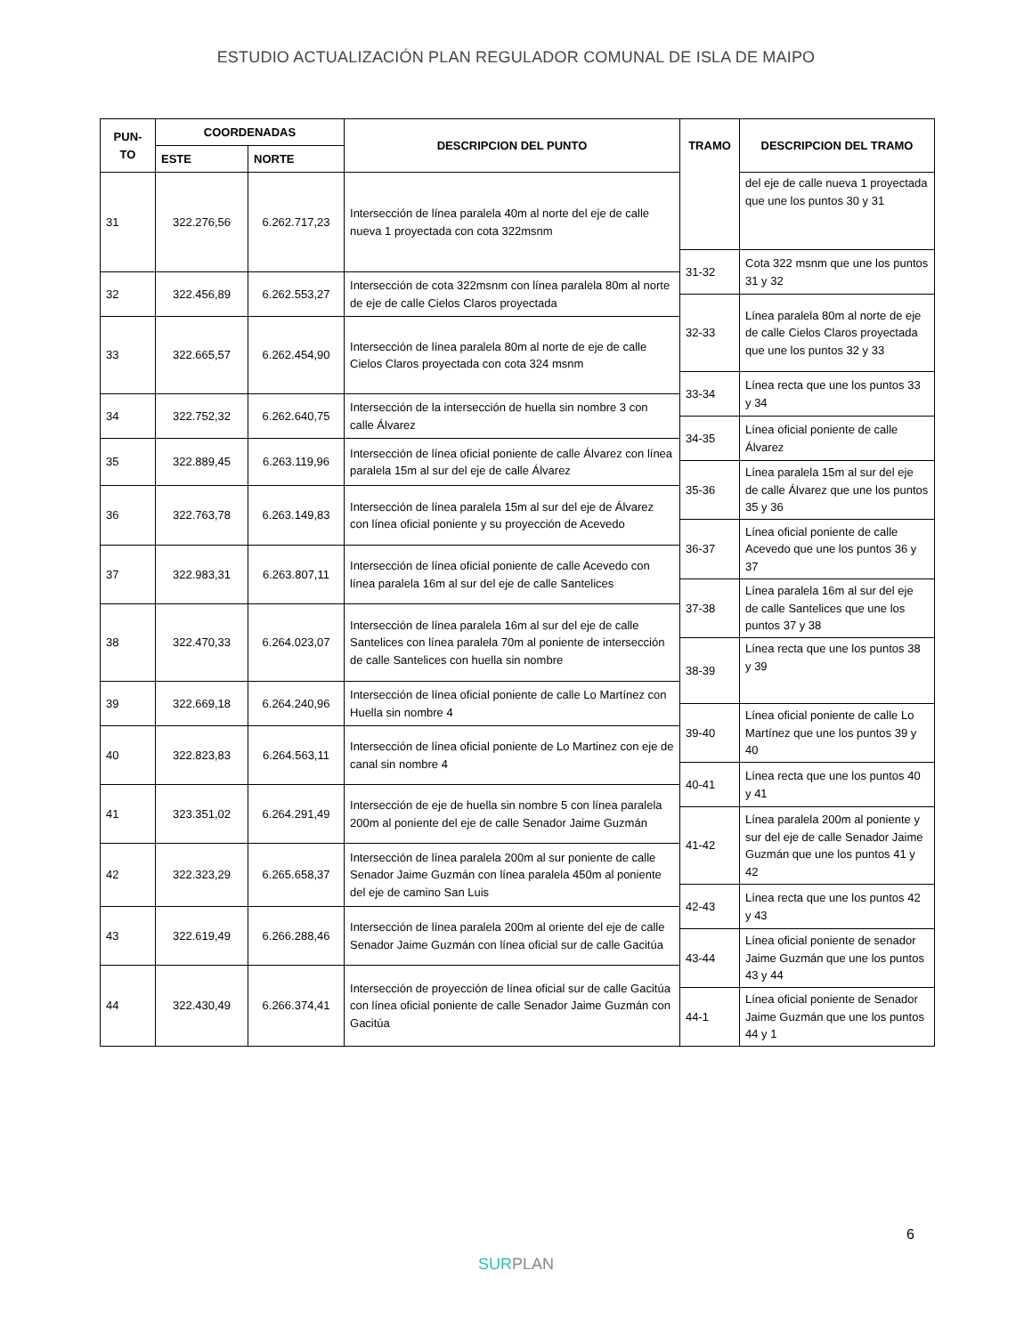ESTUDIO ACTUALIZACIÓN PLAN REGULADOR COMUNAL DE ISLA DE MAIPO
| PUN- TO | COORDENADAS | | DESCRIPCION DEL PUNTO | TRAMO | DESCRIPCION DEL TRAMO |
| --- | --- | --- | --- | --- | --- |
| | ESTE | NORTE | | | |
| 31 | 322.276,56 | 6.262.717,23 | Intersección de línea paralela 40m al norte del eje de calle nueva 1 proyectada con cota 322msnm | | del eje de calle nueva 1 proyectada que une los puntos 30 y 31 |
| | | | | 31-32 | Cota 322 msnm que une los puntos 31 y 32 |
| 32 | 322.456,89 | 6.262.553,27 | Intersección de cota 322msnm con línea paralela 80m al norte de eje de calle Cielos Claros proyectada | | |
| | | | | 32-33 | Línea paralela 80m al norte de eje de calle Cielos Claros proyectada que une los puntos 32 y 33 |
| 33 | 322.665,57 | 6.262.454,90 | Intersección de línea paralela 80m al norte de eje de calle Cielos Claros proyectada con cota 324 msnm | | |
| | | | | 33-34 | Línea recta que une los puntos 33 y 34 |
| 34 | 322.752,32 | 6.262.640,75 | Intersección de la intersección de huella sin nombre 3 con calle Álvarez | | |
| | | | | 34-35 | Línea oficial poniente de calle Álvarez |
| 35 | 322.889,45 | 6.263.119,96 | Intersección de línea oficial poniente de calle Álvarez con línea paralela 15m al sur del eje de calle Álvarez | | |
| | | | | 35-36 | Línea paralela 15m al sur del eje de calle Álvarez que une los puntos 35 y 36 |
| 36 | 322.763,78 | 6.263.149,83 | Intersección de línea paralela 15m al sur del eje de Álvarez con línea oficial poniente y su proyección de Acevedo | | |
| | | | | 36-37 | Línea oficial poniente de calle Acevedo que une los puntos 36 y 37 |
| 37 | 322.983,31 | 6.263.807,11 | Intersección de línea oficial poniente de calle Acevedo con línea paralela 16m al sur del eje de calle Santelices | | |
| | | | | 37-38 | Línea paralela 16m al sur del eje de calle Santelices que une los puntos 37 y 38 |
| 38 | 322.470,33 | 6.264.023,07 | Intersección de línea paralela 16m al sur del eje de calle Santelices con línea paralela 70m al poniente de intersección de calle Santelices con huella sin nombre | | |
| | | | | 38-39 | Línea recta que une los puntos 38 y 39 |
| 39 | 322.669,18 | 6.264.240,96 | Intersección de línea oficial poniente de calle Lo Martínez con Huella sin nombre 4 | | |
| | | | | 39-40 | Línea oficial poniente de calle Lo Martínez que une los puntos 39 y 40 |
| 40 | 322.823,83 | 6.264.563,11 | Intersección de línea oficial poniente de Lo Martinez con eje de canal sin nombre 4 | | |
| | | | | 40-41 | Línea recta que une los puntos 40 y 41 |
| 41 | 323.351,02 | 6.264.291,49 | Intersección de eje de huella sin nombre 5 con línea paralela 200m al poniente del eje de calle Senador Jaime Guzmán | | |
| | | | | 41-42 | Línea paralela 200m al poniente y sur del eje de calle Senador Jaime Guzmán que une los puntos 41 y 42 |
| 42 | 322.323,29 | 6.265.658,37 | Intersección de línea paralela 200m al sur poniente de calle Senador Jaime Guzmán con línea paralela 450m al poniente del eje de camino San Luis | | |
| | | | | 42-43 | Línea recta que une los puntos 42 y 43 |
| 43 | 322.619,49 | 6.266.288,46 | Intersección de línea paralela 200m al oriente del eje de calle Senador Jaime Guzmán con línea oficial sur de calle Gacitúa | | |
| | | | | 43-44 | Línea oficial poniente de senador Jaime Guzmán que une los puntos 43 y 44 |
| 44 | 322.430,49 | 6.266.374,41 | Intersección de proyección de línea oficial sur de calle Gacitúa con línea oficial poniente de calle Senador Jaime Guzmán con Gacitúa | | |
| | | | | 44-1 | Línea oficial poniente de Senador Jaime Guzmán que une los puntos 44 y 1 |
6
SURPLAN